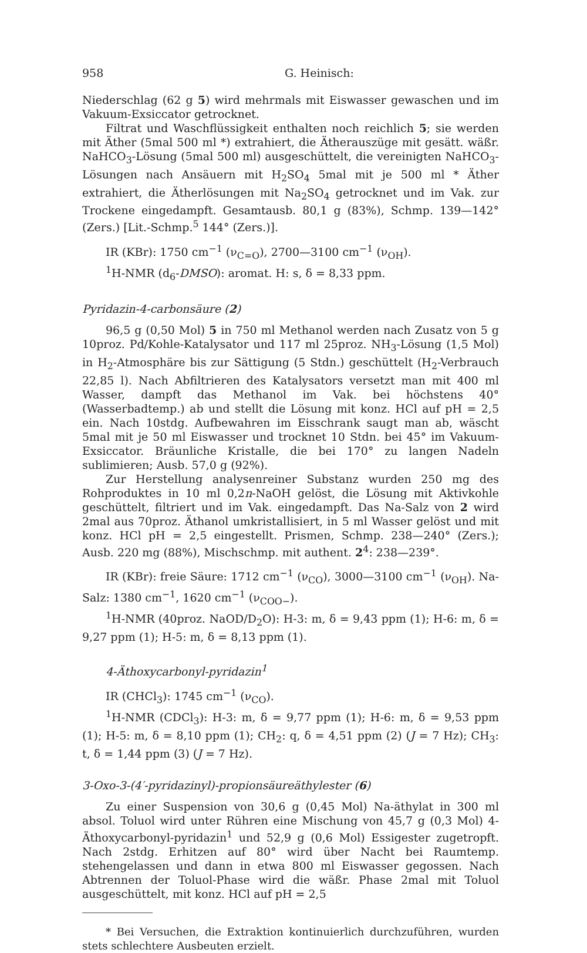958 G. Heinisch:
Niederschlag (62 g 5) wird mehrmals mit Eiswasser gewaschen und im Vakuum-Exsiccator getrocknet.
Filtrat und Waschflüssigkeit enthalten noch reichlich 5; sie werden mit Äther (5mal 500 ml *) extrahiert, die Ätherauszüge mit gesätt. wäßr. NaHCO<sub>3</sub>-Lösung (5mal 500 ml) ausgeschüttelt, die vereinigten NaHCO<sub>3</sub>-Lösungen nach Ansäuern mit H<sub>2</sub>SO<sub>4</sub> 5mal mit je 500 ml * Äther extrahiert, die Ätherlösungen mit Na<sub>2</sub>SO<sub>4</sub> getrocknet und im Vak. zur Trockene eingedampft. Gesamtausb. 80,1 g (83%), Schmp. 139—142° (Zers.) [Lit.-Schmp.<sup>5</sup> 144° (Zers.)].
IR (KBr): 1750 cm<sup>−1</sup> (ν<sub>C=O</sub>), 2700—3100 cm<sup>−1</sup> (ν<sub>OH</sub>).
<sup>1</sup>H-NMR (d<sub>6</sub>-DMSO): aromat. H: s, δ = 8,33 ppm.
Pyridazin-4-carbonsäure (2)
96,5 g (0,50 Mol) 5 in 750 ml Methanol werden nach Zusatz von 5 g 10proz. Pd/Kohle-Katalysator und 117 ml 25proz. NH<sub>3</sub>-Lösung (1,5 Mol) in H<sub>2</sub>-Atmosphäre bis zur Sättigung (5 Stdn.) geschüttelt (H<sub>2</sub>-Verbrauch 22,85 l). Nach Abfiltrieren des Katalysators versetzt man mit 400 ml Wasser, dampft das Methanol im Vak. bei höchstens 40° (Wasserbadtemp.) ab und stellt die Lösung mit konz. HCl auf pH = 2,5 ein. Nach 10stdg. Aufbewahren im Eisschrank saugt man ab, wäscht 5mal mit je 50 ml Eiswasser und trocknet 10 Stdn. bei 45° im Vakuum-Exsiccator. Bräunliche Kristalle, die bei 170° zu langen Nadeln sublimieren; Ausb. 57,0 g (92%).
Zur Herstellung analysenreiner Substanz wurden 250 mg des Rohproduktes in 10 ml 0,2n-NaOH gelöst, die Lösung mit Aktivkohle geschüttelt, filtriert und im Vak. eingedampft. Das Na-Salz von 2 wird 2mal aus 70proz. Äthanol umkristallisiert, in 5 ml Wasser gelöst und mit konz. HCl pH = 2,5 eingestellt. Prismen, Schmp. 238—240° (Zers.); Ausb. 220 mg (88%), Mischschmp. mit authent. 2<sup>4</sup>: 238—239°.
IR (KBr): freie Säure: 1712 cm<sup>−1</sup> (ν<sub>CO</sub>), 3000—3100 cm<sup>−1</sup> (ν<sub>OH</sub>). Na-Salz: 1380 cm<sup>−1</sup>, 1620 cm<sup>−1</sup> (ν<sub>COO−</sub>).
<sup>1</sup>H-NMR (40proz. NaOD/D<sub>2</sub>O): H-3: m, δ = 9,43 ppm (1); H-6: m, δ = 9,27 ppm (1); H-5: m, δ = 8,13 ppm (1).
4-Äthoxycarbonyl-pyridazin<sup>1</sup>
IR (CHCl<sub>3</sub>): 1745 cm<sup>−1</sup> (ν<sub>CO</sub>).
<sup>1</sup>H-NMR (CDCl<sub>3</sub>): H-3: m, δ = 9,77 ppm (1); H-6: m, δ = 9,53 ppm (1); H-5: m, δ = 8,10 ppm (1); CH<sub>2</sub>: q, δ = 4,51 ppm (2) (J = 7 Hz); CH<sub>3</sub>: t, δ = 1,44 ppm (3) (J = 7 Hz).
3-Oxo-3-(4′-pyridazinyl)-propionsäureäthylester (6)
Zu einer Suspension von 30,6 g (0,45 Mol) Na-äthylat in 300 ml absol. Toluol wird unter Rühren eine Mischung von 45,7 g (0,3 Mol) 4-Äthoxycarbonyl-pyridazin<sup>1</sup> und 52,9 g (0,6 Mol) Essigester zugetropft. Nach 2stdg. Erhitzen auf 80° wird über Nacht bei Raumtemp. stehengelassen und dann in etwa 800 ml Eiswasser gegossen. Nach Abtrennen der Toluol-Phase wird die wäßr. Phase 2mal mit Toluol ausgeschüttelt, mit konz. HCl auf pH = 2,5
* Bei Versuchen, die Extraktion kontinuierlich durchzuführen, wurden stets schlechtere Ausbeuten erzielt.